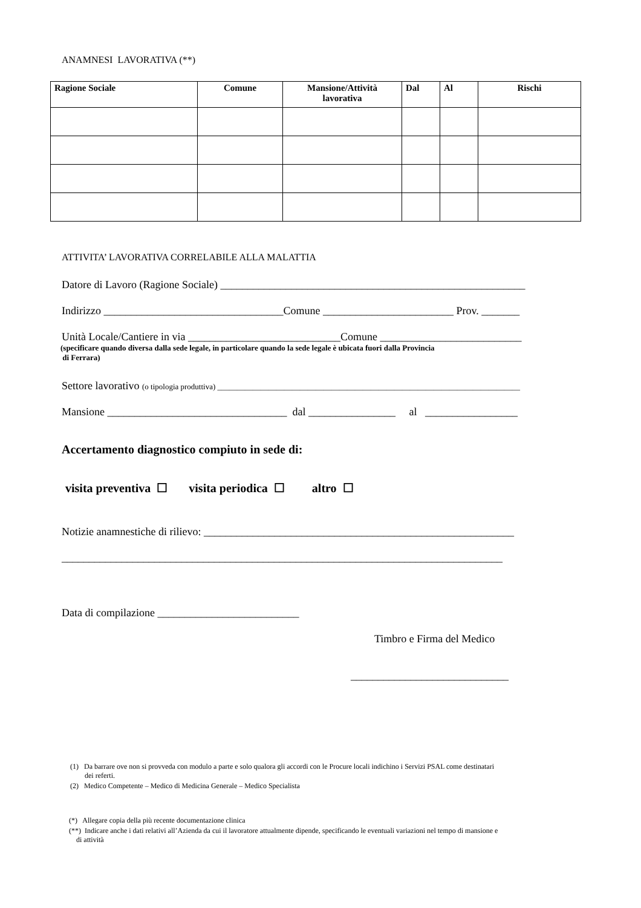ANAMNESI LAVORATIVA (**)
| Ragione Sociale | Comune | Mansione/Attività lavorativa | Dal | Al | Rischi |
| --- | --- | --- | --- | --- | --- |
ATTIVITA’ LAVORATIVA CORRELABILE ALLA MALATTIA
Datore di Lavoro (Ragione Sociale) ________________________________________________________
Indirizzo _________________________________Comune ________________________ Prov. _______
Unità Locale/Cantiere in via ____________________________Comune __________________________
(specificare quando diversa dalla sede legale, in particolare quando la sede legale è ubicata fuori dalla Provincia
di Ferrara)
Settore lavorativo (o tipologia produttiva) _____________________________________________________________________________
Mansione _________________________________ dal ________________ al _________________
Accertamento diagnostico compiuto in sede di:
visita preventiva ☐ visita periodica ☐ altro ☐
Notizie anamnestiche di rilievo: _________________________________________________________
_________________________________________________________________________________
Data di compilazione __________________________
Timbro e Firma del Medico
_____________________________
(1) Da barrare ove non si provveda con modulo a parte e solo qualora gli accordi con le Procure locali indichino i Servizi PSAL come destinatari
dei referti.
(2) Medico Competente – Medico di Medicina Generale – Medico Specialista
(*) Allegare copia della più recente documentazione clinica
(**) Indicare anche i dati relativi all’Azienda da cui il lavoratore attualmente dipende, specificando le eventuali variazioni nel tempo di mansione e
di attività